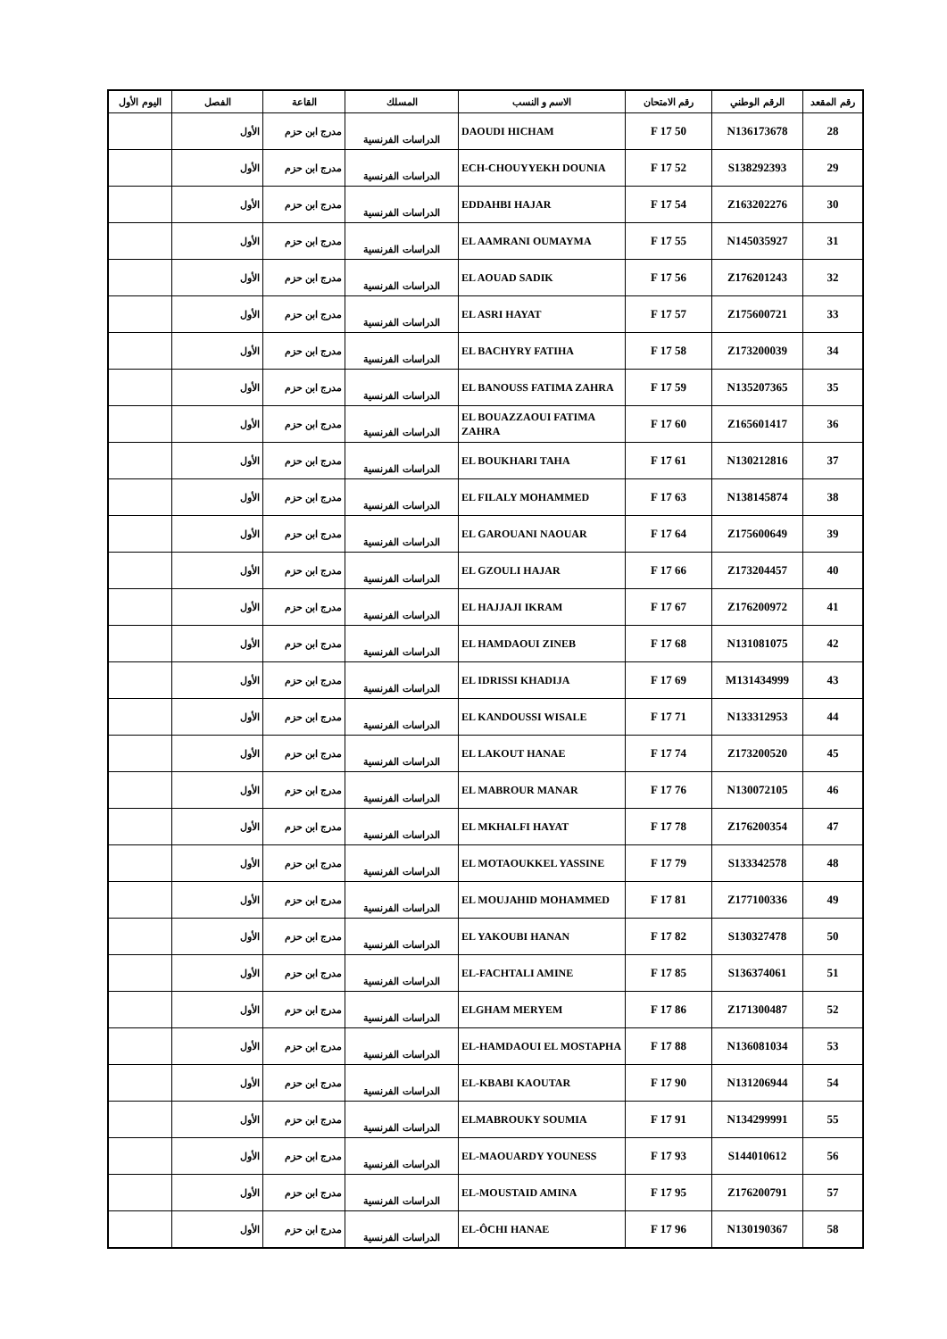| رقم المقعد | الرقم الوطني | رقم الامتحان | الاسم و النسب | المسلك | القاعة | الفصل | اليوم الأول |
| --- | --- | --- | --- | --- | --- | --- | --- |
| 28 | N136173678 | 50 F 17 | DAOUDI HICHAM | الدراسات الفرنسية | مدرج ابن حزم | الأول | |
| 29 | S138292393 | 52 F 17 | ECH-CHOUYYEKH DOUNIA | الدراسات الفرنسية | مدرج ابن حزم | الأول | |
| 30 | Z163202276 | 54 F 17 | EDDAHBI HAJAR | الدراسات الفرنسية | مدرج ابن حزم | الأول | |
| 31 | N145035927 | 55 F 17 | EL AAMRANI OUMAYMA | الدراسات الفرنسية | مدرج ابن حزم | الأول | |
| 32 | Z176201243 | 56 F 17 | EL AOUAD SADIK | الدراسات الفرنسية | مدرج ابن حزم | الأول | |
| 33 | Z175600721 | 57 F 17 | EL ASRI HAYAT | الدراسات الفرنسية | مدرج ابن حزم | الأول | |
| 34 | Z173200039 | 58 F 17 | EL BACHYRY FATIHA | الدراسات الفرنسية | مدرج ابن حزم | الأول | |
| 35 | N135207365 | 59 F 17 | EL BANOUSS FATIMA ZAHRA | الدراسات الفرنسية | مدرج ابن حزم | الأول | |
| 36 | Z165601417 | 60 F 17 | EL BOUAZZAOUI FATIMA ZAHRA | الدراسات الفرنسية | مدرج ابن حزم | الأول | |
| 37 | N130212816 | 61 F 17 | EL BOUKHARI TAHA | الدراسات الفرنسية | مدرج ابن حزم | الأول | |
| 38 | N138145874 | 63 F 17 | EL FILALY MOHAMMED | الدراسات الفرنسية | مدرج ابن حزم | الأول | |
| 39 | Z175600649 | 64 F 17 | EL GAROUANI NAOUAR | الدراسات الفرنسية | مدرج ابن حزم | الأول | |
| 40 | Z173204457 | 66 F 17 | EL GZOULI HAJAR | الدراسات الفرنسية | مدرج ابن حزم | الأول | |
| 41 | Z176200972 | 67 F 17 | EL HAJJAJI IKRAM | الدراسات الفرنسية | مدرج ابن حزم | الأول | |
| 42 | N131081075 | 68 F 17 | EL HAMDAOUI ZINEB | الدراسات الفرنسية | مدرج ابن حزم | الأول | |
| 43 | M131434999 | 69 F 17 | EL IDRISSI KHADIJA | الدراسات الفرنسية | مدرج ابن حزم | الأول | |
| 44 | N133312953 | 71 F 17 | EL KANDOUSSI WISALE | الدراسات الفرنسية | مدرج ابن حزم | الأول | |
| 45 | Z173200520 | 74 F 17 | EL LAKOUT HANAE | الدراسات الفرنسية | مدرج ابن حزم | الأول | |
| 46 | N130072105 | 76 F 17 | EL MABROUR MANAR | الدراسات الفرنسية | مدرج ابن حزم | الأول | |
| 47 | Z176200354 | 78 F 17 | EL MKHALFI HAYAT | الدراسات الفرنسية | مدرج ابن حزم | الأول | |
| 48 | S133342578 | 79 F 17 | EL MOTAOUKKEL YASSINE | الدراسات الفرنسية | مدرج ابن حزم | الأول | |
| 49 | Z177100336 | 81 F 17 | EL MOUJAHID MOHAMMED | الدراسات الفرنسية | مدرج ابن حزم | الأول | |
| 50 | S130327478 | 82 F 17 | EL YAKOUBI HANAN | الدراسات الفرنسية | مدرج ابن حزم | الأول | |
| 51 | S136374061 | 85 F 17 | EL-FACHTALI AMINE | الدراسات الفرنسية | مدرج ابن حزم | الأول | |
| 52 | Z171300487 | 86 F 17 | ELGHAM MERYEM | الدراسات الفرنسية | مدرج ابن حزم | الأول | |
| 53 | N136081034 | 88 F 17 | EL-HAMDAOUI EL MOSTAPHA | الدراسات الفرنسية | مدرج ابن حزم | الأول | |
| 54 | N131206944 | 90 F 17 | EL-KBABI KAOUTAR | الدراسات الفرنسية | مدرج ابن حزم | الأول | |
| 55 | N134299991 | 91 F 17 | ELMABROUKY SOUMIA | الدراسات الفرنسية | مدرج ابن حزم | الأول | |
| 56 | S144010612 | 93 F 17 | EL-MAOUARDY YOUNESS | الدراسات الفرنسية | مدرج ابن حزم | الأول | |
| 57 | Z176200791 | 95 F 17 | EL-MOUSTAID AMINA | الدراسات الفرنسية | مدرج ابن حزم | الأول | |
| 58 | N130190367 | 96 F 17 | EL-ÔCHI HANAE | الدراسات الفرنسية | مدرج ابن حزم | الأول | |